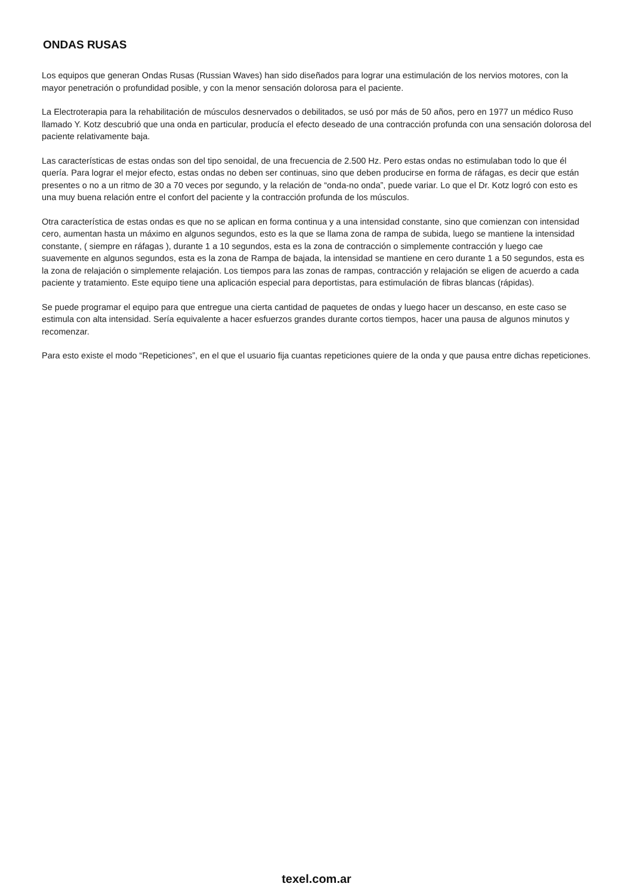ONDAS RUSAS
Los equipos que generan Ondas Rusas (Russian Waves) han sido diseñados para lograr una estimulación de los nervios motores, con la mayor penetración o profundidad posible, y con la menor sensación dolorosa para el paciente.
La Electroterapia para la rehabilitación de músculos desnervados o debilitados, se usó por más de 50 años, pero en 1977 un médico Ruso llamado Y. Kotz descubrió que una onda en particular, producía el efecto deseado de una contracción profunda con una sensación dolorosa del paciente relativamente baja.
Las características de estas ondas son del tipo senoidal, de una frecuencia de 2.500 Hz. Pero estas ondas no estimulaban todo lo que él quería. Para lograr el mejor efecto, estas ondas no deben ser continuas, sino que deben producirse en forma de ráfagas, es decir que están presentes o no a un ritmo de 30 a 70 veces por segundo, y la relación de “onda-no onda”, puede variar. Lo que el Dr. Kotz logró con esto es una muy buena relación entre el confort del paciente y la contracción profunda de los músculos.
Otra característica de estas ondas es que no se aplican en forma continua y a una intensidad constante, sino que comienzan con intensidad cero, aumentan hasta un máximo en algunos segundos, esto es la que se llama zona de rampa de subida, luego se mantiene la intensidad constante, ( siempre en ráfagas ), durante 1 a 10 segundos, esta es la zona de contracción o simplemente contracción y luego cae suavemente en algunos segundos, esta es la zona de Rampa de bajada, la intensidad se mantiene en cero durante 1 a 50 segundos, esta es la zona de relajación o simplemente relajación. Los tiempos para las zonas de rampas, contracción y relajación se eligen de acuerdo a cada paciente y tratamiento. Este equipo tiene una aplicación especial para deportistas, para estimulación de fibras blancas (rápidas).
Se puede programar el equipo para que entregue una cierta cantidad de paquetes de ondas y luego hacer un descanso, en este caso se estimula con alta intensidad. Sería equivalente a hacer esfuerzos grandes durante cortos tiempos, hacer una pausa de algunos minutos y recomenzar.
Para esto existe el modo “Repeticiones”, en el que el usuario fija cuantas repeticiones quiere de la onda y que pausa entre dichas repeticiones.
texel.com.ar